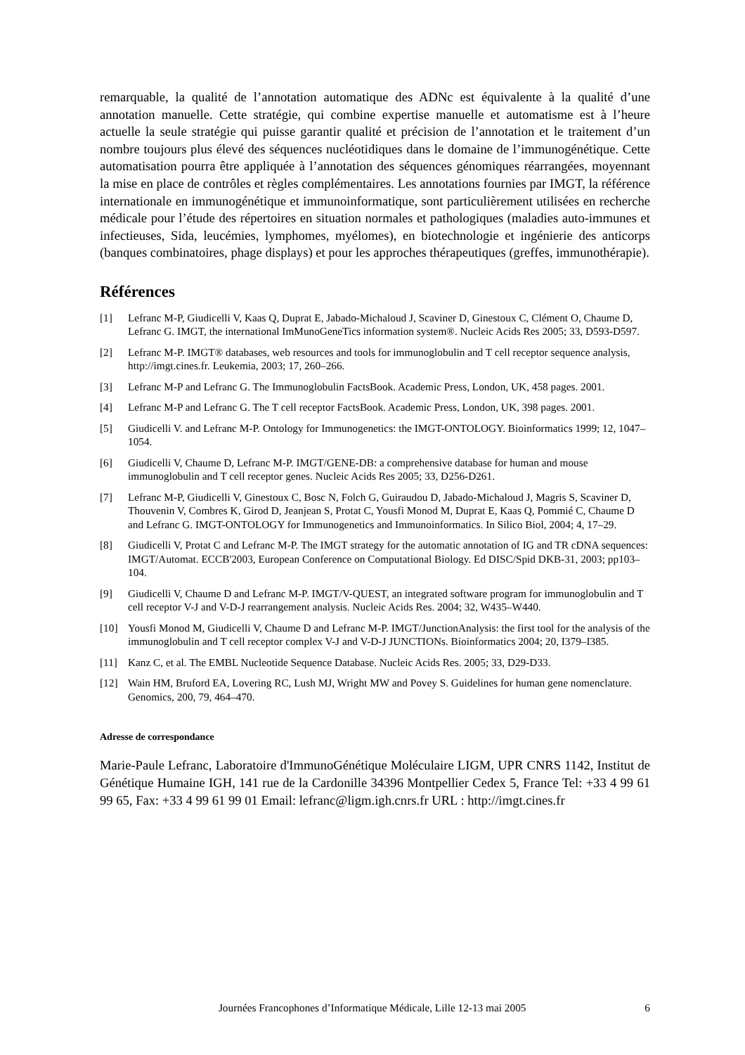remarquable, la qualité de l’annotation automatique des ADNc est équivalente à la qualité d’une annotation manuelle. Cette stratégie, qui combine expertise manuelle et automatisme est à l’heure actuelle la seule stratégie qui puisse garantir qualité et précision de l’annotation et le traitement d’un nombre toujours plus élevé des séquences nucléotidiques dans le domaine de l’immunogénétique. Cette automatisation pourra être appliquée à l’annotation des séquences génomiques réarrangées, moyennant la mise en place de contrôles et règles complémentaires. Les annotations fournies par IMGT, la référence internationale en immunogénétique et immunoinformatique, sont particulièrement utilisées en recherche médicale pour l’étude des répertoires en situation normales et pathologiques (maladies auto-immunes et infectieuses, Sida, leucémies, lymphomes, myélomes), en biotechnologie et ingénierie des anticorps (banques combinatoires, phage displays) et pour les approches thérapeutiques (greffes, immunothérapie).
Références
[1] Lefranc M-P, Giudicelli V, Kaas Q, Duprat E, Jabado-Michaloud J, Scaviner D, Ginestoux C, Clément O, Chaume D, Lefranc G. IMGT, the international ImMunoGeneTics information system®. Nucleic Acids Res 2005; 33, D593-D597.
[2] Lefranc M-P. IMGT® databases, web resources and tools for immunoglobulin and T cell receptor sequence analysis, http://imgt.cines.fr. Leukemia, 2003; 17, 260–266.
[3] Lefranc M-P and Lefranc G. The Immunoglobulin FactsBook. Academic Press, London, UK, 458 pages. 2001.
[4] Lefranc M-P and Lefranc G. The T cell receptor FactsBook. Academic Press, London, UK, 398 pages. 2001.
[5] Giudicelli V. and Lefranc M-P. Ontology for Immunogenetics: the IMGT-ONTOLOGY. Bioinformatics 1999; 12, 1047–1054.
[6] Giudicelli V, Chaume D, Lefranc M-P. IMGT/GENE-DB: a comprehensive database for human and mouse immunoglobulin and T cell receptor genes. Nucleic Acids Res 2005; 33, D256-D261.
[7] Lefranc M-P, Giudicelli V, Ginestoux C, Bosc N, Folch G, Guiraudou D, Jabado-Michaloud J, Magris S, Scaviner D, Thouvenin V, Combres K, Girod D, Jeanjean S, Protat C, Yousfi Monod M, Duprat E, Kaas Q, Pommié C, Chaume D and Lefranc G. IMGT-ONTOLOGY for Immunogenetics and Immunoinformatics. In Silico Biol, 2004; 4, 17–29.
[8] Giudicelli V, Protat C and Lefranc M-P. The IMGT strategy for the automatic annotation of IG and TR cDNA sequences: IMGT/Automat. ECCB'2003, European Conference on Computational Biology. Ed DISC/Spid DKB-31, 2003; pp103–104.
[9] Giudicelli V, Chaume D and Lefranc M-P. IMGT/V-QUEST, an integrated software program for immunoglobulin and T cell receptor V-J and V-D-J rearrangement analysis. Nucleic Acids Res. 2004; 32, W435–W440.
[10] Yousfi Monod M, Giudicelli V, Chaume D and Lefranc M-P. IMGT/JunctionAnalysis: the first tool for the analysis of the immunoglobulin and T cell receptor complex V-J and V-D-J JUNCTIONs. Bioinformatics 2004; 20, I379–I385.
[11] Kanz C, et al. The EMBL Nucleotide Sequence Database. Nucleic Acids Res. 2005; 33, D29-D33.
[12] Wain HM, Bruford EA, Lovering RC, Lush MJ, Wright MW and Povey S. Guidelines for human gene nomenclature. Genomics, 200, 79, 464–470.
Adresse de correspondance
Marie-Paule Lefranc, Laboratoire d'ImmunoGénétique Moléculaire LIGM, UPR CNRS 1142, Institut de Génétique Humaine IGH, 141 rue de la Cardonille 34396 Montpellier Cedex 5, France Tel: +33 4 99 61 99 65, Fax: +33 4 99 61 99 01 Email: lefranc@ligm.igh.cnrs.fr URL : http://imgt.cines.fr
Journées Francophones d’Informatique Médicale, Lille 12-13 mai 2005 6